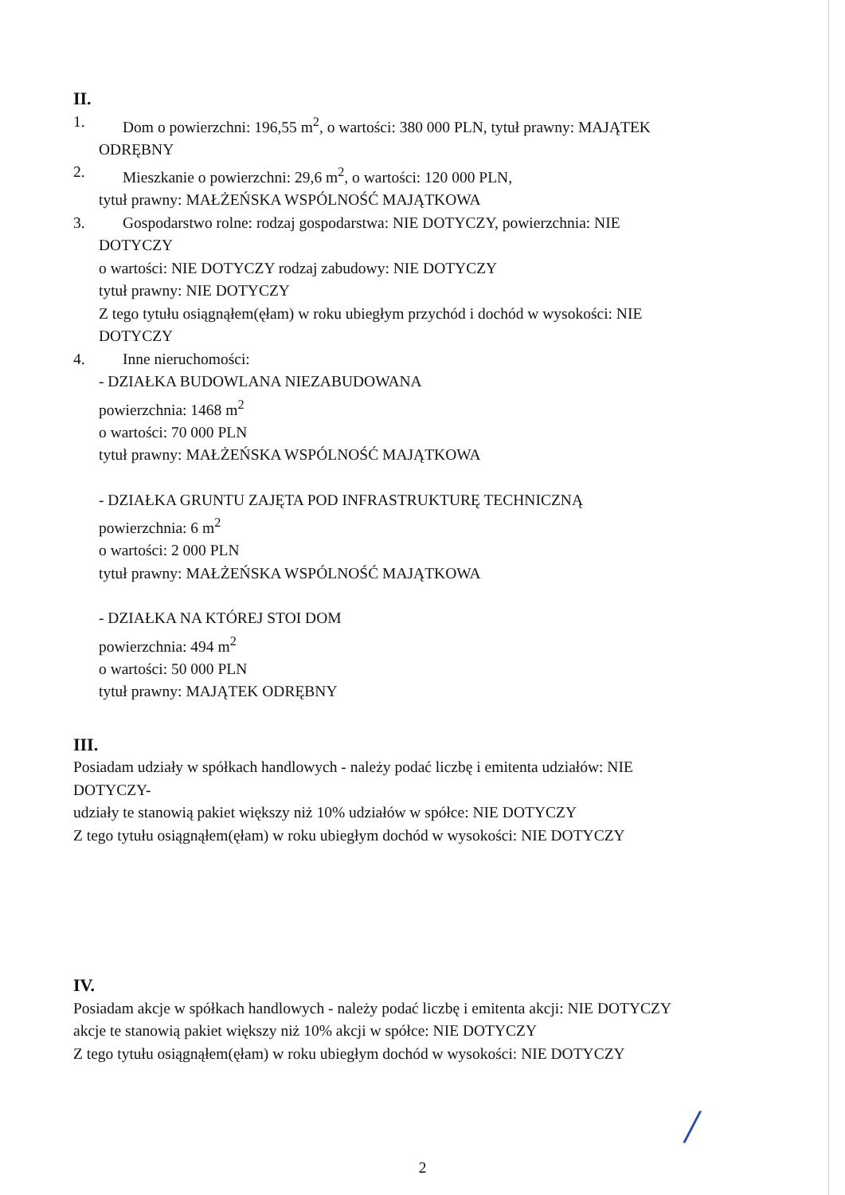II.
1. Dom o powierzchni: 196,55 m<sup>2</sup>, o wartości: 380 000 PLN, tytuł prawny: MAJĄTEK
ODRĘBNY
2. Mieszkanie o powierzchni: 29,6 m<sup>2</sup>, o wartości: 120 000 PLN,
tytuł prawny: MAŁŻEŃSKA WSPÓLNOŚĆ MAJĄTKOWA
3. Gospodarstwo rolne: rodzaj gospodarstwa: NIE DOTYCZY, powierzchnia: NIE
DOTYCZY
o wartości: NIE DOTYCZY rodzaj zabudowy: NIE DOTYCZY
tytuł prawny: NIE DOTYCZY
Z tego tytułu osiągnąłem(ęłam) w roku ubiegłym przychód i dochód w wysokości: NIE
DOTYCZY
4. Inne nieruchomości:
- DZIAŁKA BUDOWLANA NIEZABUDOWANA
powierzchnia: 1468 m<sup>2</sup>
o wartości: 70 000 PLN
tytuł prawny: MAŁŻEŃSKA WSPÓLNOŚĆ MAJĄTKOWA
- DZIAŁKA GRUNTU ZAJĘTA POD INFRASTRUKTURĘ TECHNICZNĄ
powierzchnia: 6 m<sup>2</sup>
o wartości: 2 000 PLN
tytuł prawny: MAŁŻEŃSKA WSPÓLNOŚĆ MAJĄTKOWA
- DZIAŁKA NA KTÓREJ STOI DOM
powierzchnia: 494 m<sup>2</sup>
o wartości: 50 000 PLN
tytuł prawny: MAJĄTEK ODRĘBNY
III.
Posiadam udziały w spółkach handlowych - należy podać liczbę i emitenta udziałów: NIE
DOTYCZY-
udziały te stanowią pakiet większy niż 10% udziałów w spółce: NIE DOTYCZY
Z tego tytułu osiągnąłem(ęłam) w roku ubiegłym dochód w wysokości: NIE DOTYCZY
IV.
Posiadam akcje w spółkach handlowych - należy podać liczbę i emitenta akcji: NIE DOTYCZY
akcje te stanowią pakiet większy niż 10% akcji w spółce: NIE DOTYCZY
Z tego tytułu osiągnąłem(ęłam) w roku ubiegłym dochód w wysokości: NIE DOTYCZY
/
2